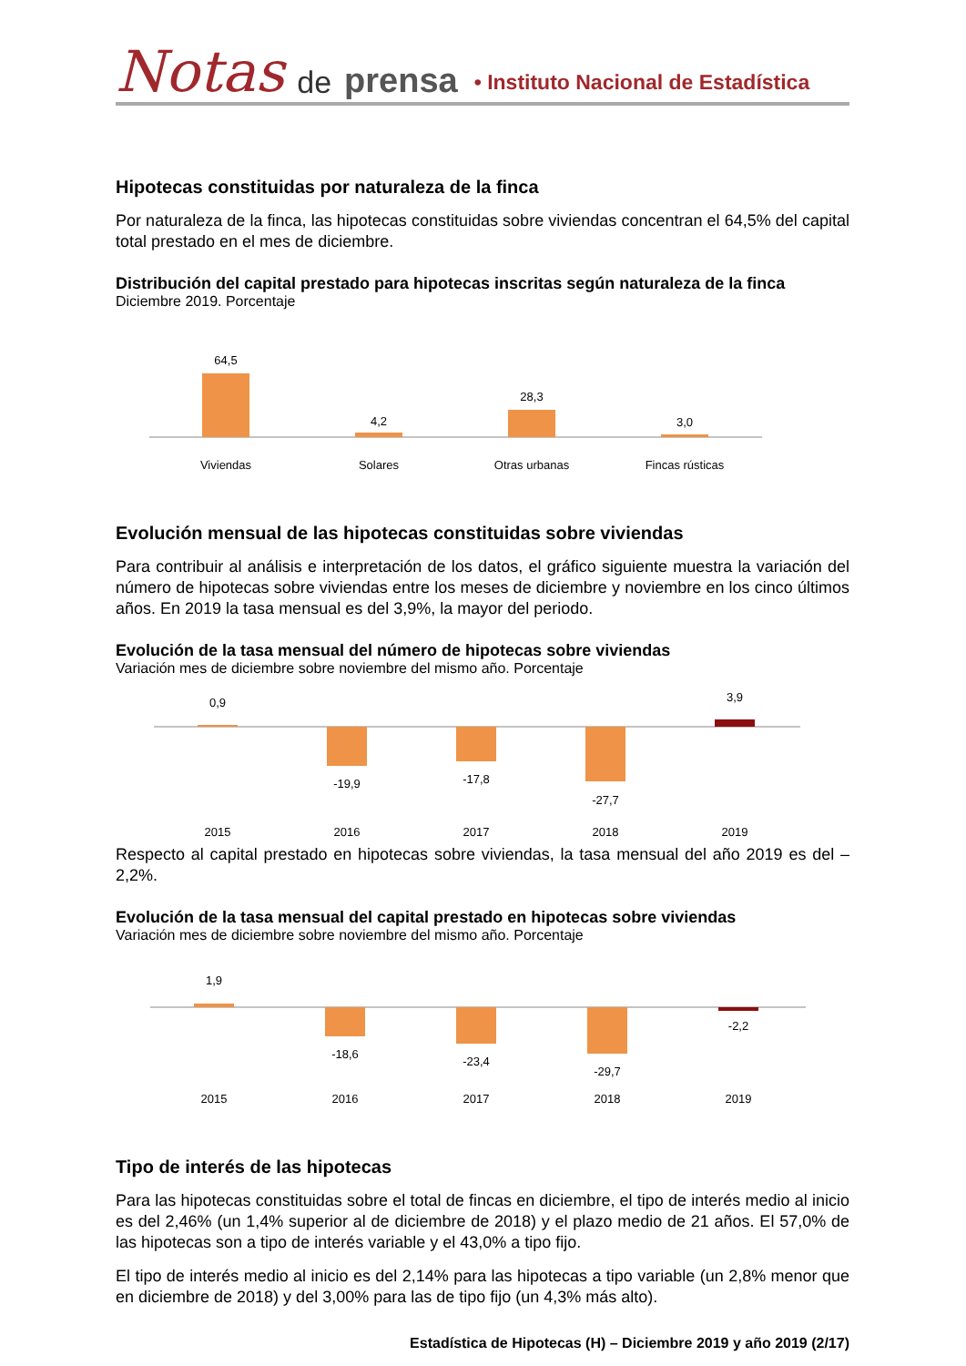Notas de prensa • Instituto Nacional de Estadística
Hipotecas constituidas por naturaleza de la finca
Por naturaleza de la finca, las hipotecas constituidas sobre viviendas concentran el 64,5% del capital total prestado en el mes de diciembre.
Distribución del capital prestado para hipotecas inscritas según naturaleza de la finca
Diciembre 2019. Porcentaje
64,5
4,2
28,3
3,0
Viviendas
Solares
Otras urbanas
Fincas rústicas
Evolución mensual de las hipotecas constituidas sobre viviendas
Para contribuir al análisis e interpretación de los datos, el gráfico siguiente muestra la variación del número de hipotecas sobre viviendas entre los meses de diciembre y noviembre en los cinco últimos años. En 2019 la tasa mensual es del 3,9%, la mayor del periodo.
Evolución de la tasa mensual del número de hipotecas sobre viviendas
Variación mes de diciembre sobre noviembre del mismo año. Porcentaje
0,9
-19,9
-17,8
-27,7
3,9
2015
2016
2017
2018
2019
Respecto al capital prestado en hipotecas sobre viviendas, la tasa mensual del año 2019 es del –2,2%.
Evolución de la tasa mensual del capital prestado en hipotecas sobre viviendas
Variación mes de diciembre sobre noviembre del mismo año. Porcentaje
1,9
-18,6
-23,4
-29,7
-2,2
2015
2016
2017
2018
2019
Tipo de interés de las hipotecas
Para las hipotecas constituidas sobre el total de fincas en diciembre, el tipo de interés medio al inicio es del 2,46% (un 1,4% superior al de diciembre de 2018) y el plazo medio de 21 años. El 57,0% de las hipotecas son a tipo de interés variable y el 43,0% a tipo fijo.
El tipo de interés medio al inicio es del 2,14% para las hipotecas a tipo variable (un 2,8% menor que en diciembre de 2018) y del 3,00% para las de tipo fijo (un 4,3% más alto).
Estadística de Hipotecas (H) – Diciembre 2019 y año 2019 (2/17)